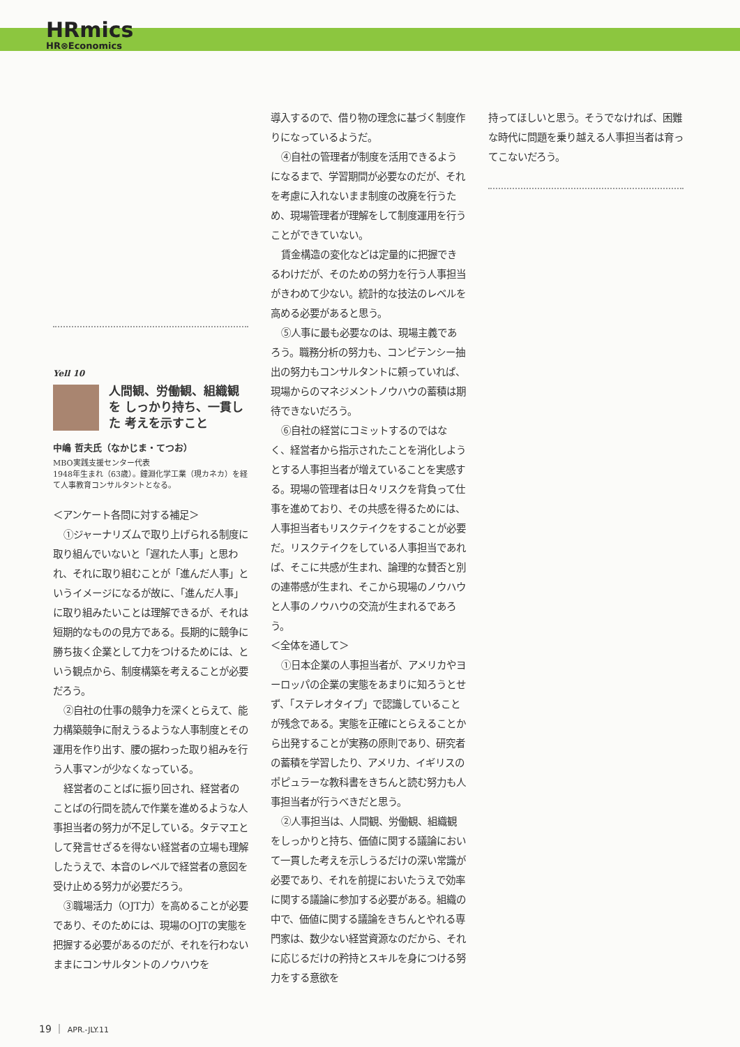HRmics
HR⊗Economics
Yell 10
人間観、労働観、組織観を しっかり持ち、一貫した 考えを示すこと
中嶋 哲夫氏（なかじま・てつお）
MBO実践支援センター代表
1948年生まれ（63歳）。鐘淵化学工業（現カネカ）を経て人事教育コンサルタントとなる。
＜アンケート各問に対する補足＞
①ジャーナリズムで取り上げられる制度に取り組んでいないと「遅れた人事」と思われ、それに取り組むことが「進んだ人事」というイメージになるが故に、「進んだ人事」に取り組みたいことは理解できるが、それは短期的なものの見方である。長期的に競争に勝ち抜く企業として力をつけるためには、という観点から、制度構築を考えることが必要だろう。
②自社の仕事の競争力を深くとらえて、能力構築競争に耐えうるような人事制度とその運用を作り出す、腰の据わった取り組みを行う人事マンが少なくなっている。
経営者のことばに振り回され、経営者のことばの行間を読んで作業を進めるような人事担当者の努力が不足している。タテマエとして発言せざるを得ない経営者の立場も理解したうえで、本音のレベルで経営者の意図を受け止める努力が必要だろう。
③職場活力（OJT力）を高めることが必要であり、そのためには、現場のOJTの実態を把握する必要があるのだが、それを行わないままにコンサルタントのノウハウを
導入するので、借り物の理念に基づく制度作りになっているようだ。
④自社の管理者が制度を活用できるようになるまで、学習期間が必要なのだが、それを考慮に入れないまま制度の改廃を行うため、現場管理者が理解をして制度運用を行うことができていない。
賃金構造の変化などは定量的に把握できるわけだが、そのための努力を行う人事担当がきわめて少ない。統計的な技法のレベルを高める必要があると思う。
⑤人事に最も必要なのは、現場主義であろう。職務分析の努力も、コンピテンシー抽出の努力もコンサルタントに頼っていれば、現場からのマネジメントノウハウの蓄積は期待できないだろう。
⑥自社の経営にコミットするのではなく、経営者から指示されたことを消化しようとする人事担当者が増えていることを実感する。現場の管理者は日々リスクを背負って仕事を進めており、その共感を得るためには、人事担当者もリスクテイクをすることが必要だ。リスクテイクをしている人事担当であれば、そこに共感が生まれ、論理的な賛否と別の連帯感が生まれ、そこから現場のノウハウと人事のノウハウの交流が生まれるであろう。
＜全体を通して＞
①日本企業の人事担当者が、アメリカやヨーロッパの企業の実態をあまりに知ろうとせず、「ステレオタイプ」で認識していることが残念である。実態を正確にとらえることから出発することが実務の原則であり、研究者の蓄積を学習したり、アメリカ、イギリスのポピュラーな教科書をきちんと読む努力も人事担当者が行うべきだと思う。
②人事担当は、人間観、労働観、組織観をしっかりと持ち、価値に関する議論において一貫した考えを示しうるだけの深い常識が必要であり、それを前提においたうえで効率に関する議論に参加する必要がある。組織の中で、価値に関する議論をきちんとやれる専門家は、数少ない経営資源なのだから、それに応じるだけの矜持とスキルを身につける努力をする意欲を
持ってほしいと思う。そうでなければ、困難な時代に問題を乗り越える人事担当者は育ってこないだろう。
19 ｜ APR.-JLY.11